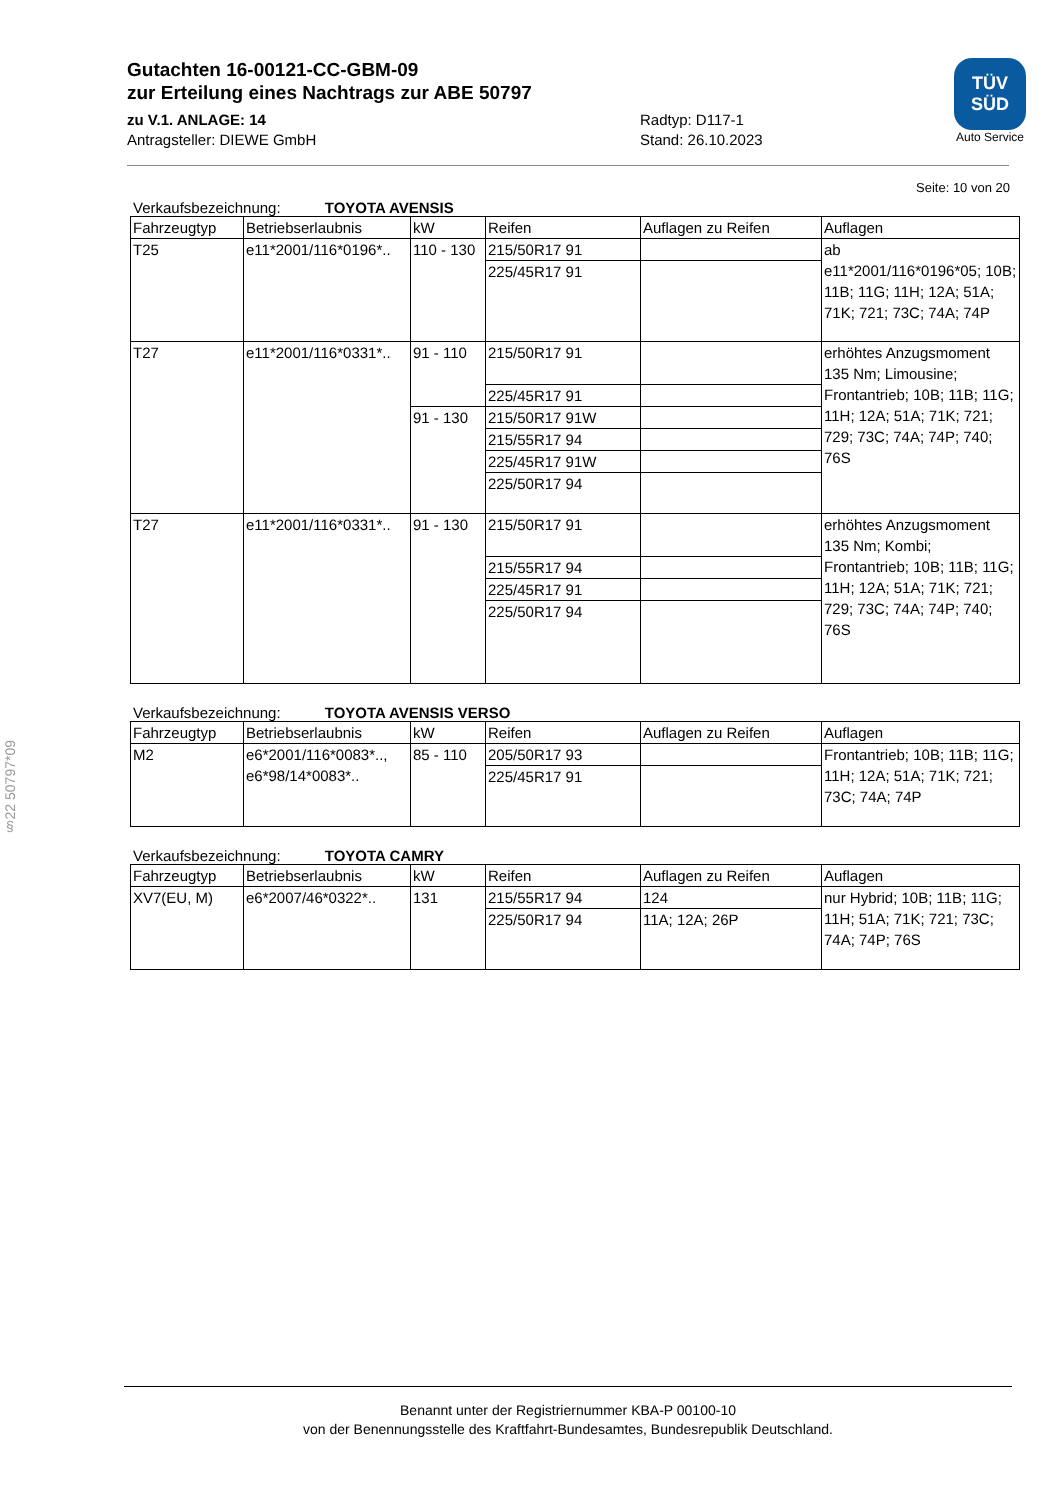§22 50797*09
Gutachten 16-00121-CC-GBM-09
zur Erteilung eines Nachtrags zur ABE 50797
zu V.1. ANLAGE: 14 Radtyp: D117-1
Antragsteller: DIEWE GmbH Stand: 26.10.2023
TÜV
SÜD
Auto Service
Seite: 10 von 20
Verkaufsbezeichnung: TOYOTA AVENSIS
| Fahrzeugtyp | Betriebserlaubnis | kW | Reifen | Auflagen zu Reifen | Auflagen |
| --- | --- | --- | --- | --- | --- |
| T25 | e11*2001/116*0196*.. | 110 - 130 | 215/50R17 91 | | ab e11*2001/116*0196*05; 10B; 11B; 11G; 11H; 12A; 51A; 71K; 721; 73C; 74A; 74P |
| | | | 225/45R17 91 | | |
| T27 | e11*2001/116*0331*.. | 91 - 110 | 215/50R17 91 | | erhöhtes Anzugsmoment 135 Nm; Limousine; Frontantrieb; 10B; 11B; 11G; 11H; 12A; 51A; 71K; 721; 729; 73C; 74A; 74P; 740; 76S |
| | | | 225/45R17 91 | | |
| | | 91 - 130 | 215/50R17 91W | | |
| | | | 215/55R17 94 | | |
| | | | 225/45R17 91W | | |
| | | | 225/50R17 94 | | |
| T27 | e11*2001/116*0331*.. | 91 - 130 | 215/50R17 91 | | erhöhtes Anzugsmoment 135 Nm; Kombi; Frontantrieb; 10B; 11B; 11G; 11H; 12A; 51A; 71K; 721; 729; 73C; 74A; 74P; 740; 76S |
| | | | 215/55R17 94 | | |
| | | | 225/45R17 91 | | |
| | | | 225/50R17 94 | | |
Verkaufsbezeichnung: TOYOTA AVENSIS VERSO
| Fahrzeugtyp | Betriebserlaubnis | kW | Reifen | Auflagen zu Reifen | Auflagen |
| --- | --- | --- | --- | --- | --- |
| M2 | e6*2001/116*0083*.., e6*98/14*0083*.. | 85 - 110 | 205/50R17 93 | | Frontantrieb; 10B; 11B; 11G; 11H; 12A; 51A; 71K; 721; 73C; 74A; 74P |
| | | | 225/45R17 91 | | |
Verkaufsbezeichnung: TOYOTA CAMRY
| Fahrzeugtyp | Betriebserlaubnis | kW | Reifen | Auflagen zu Reifen | Auflagen |
| --- | --- | --- | --- | --- | --- |
| XV7(EU, M) | e6*2007/46*0322*.. | 131 | 215/55R17 94 | 124 | nur Hybrid; 10B; 11B; 11G; 11H; 51A; 71K; 721; 73C; 74A; 74P; 76S |
| | | | 225/50R17 94 | 11A; 12A; 26P | |
Benannt unter der Registriernummer KBA-P 00100-10
von der Benennungsstelle des Kraftfahrt-Bundesamtes, Bundesrepublik Deutschland.